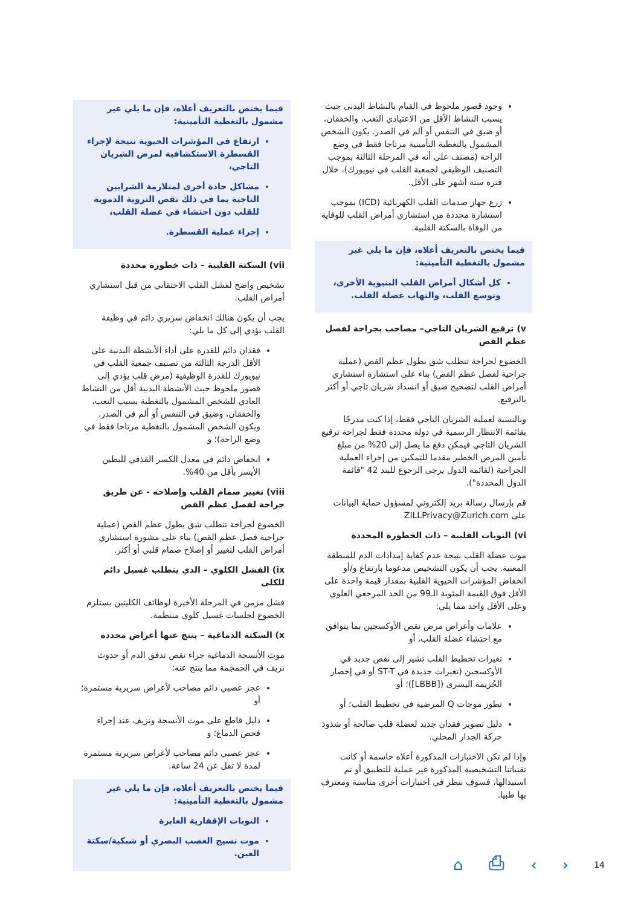وجود قصور ملحوظ في القيام بالنشاط البدني حيث يسبب النشاط الأقل من الاعتيادي التعب، والخفقان، أو ضيق في التنفس أو ألم في الصدر. يكون الشخص المشمول بالتغطية التأمينية مرتاحا فقط في وضع الراحة (مصنف على أنه في المرحلة الثالثة بموجب التصنيف الوظيفي لجمعية القلب في نيويورك)، خلال فترة ستة أشهر على الأقل.
زرع جهاز صدمات القلب الكهربائية (ICD) بموجب استشارة محددة من استشاري أمراض القلب للوقاية من الوفاة بالسكتة القلبية.
فيما يختص بالتعريف أعلاه، فإن ما يلي غير مشمول بالتغطية التأمينية:
كل أشكال أمراض القلب البنيوية الأخرى، وتوسع القلب، والتهاب عضلة القلب.
v) ترقيع الشريان التاجي– مصاحب بجراحة لفصل عظم القص
الخضوع لجراحة تتطلب شق بطول عظم القص (عملية جراحية لفصل عظم القص) بناء على استشارة استشاري أمراض القلب لتصحيح ضيق أو انسداد شريان تاجي أو أكثر بالترقيع.
وبالنسبة لعملية الشريان التاجي فقط، إذا كنت مدرجًا بقائمة الانتظار الرسمية في دولة محددة فقط لجراحة ترقيع الشريان التاجي فيمكن دفع ما يصل إلى 20% من مبلغ تأمين المرض الخطير مقدما للتمكين من إجراء العملية الجراحية (لقائمة الدول يرجى الرجوع للبند 42 "قائمة الدول المحددة").
قم بإرسال رسالة بريد إلكتروني لمسؤول حماية البيانات على ZILLPrivacy@Zurich.com
vi) النوبات القلبية – ذات الخطورة المحددة
موت عضلة القلب نتيجة عدم كفاية إمدادات الدم للمنطقة المعنية. يجب أن يكون التشخيص مدعوما بارتفاع و/أو انخفاض المؤشرات الحيوية القلبية بمقدار قيمة واحدة على الأقل فوق القيمة المئوية الـ99 من الحد المرجعي العلوي وعلى الأقل واحد مما يلي:
علامات وأعراض مرض نقص الأوكسجين بما يتوافق مع احتشاء عضلة القلب، أو
تغيرات تخطيط القلب تشير إلى نقص جديد في الأوكسجين (تغيرات جديدة في ST-T أو في إحصار الحُزيمة اليسرى ([LBBB])؛ أو
تطور موجات Q المرضية في تخطيط القلب؛ أو
دليل تصوير فقدان جديد لعضلة قلب صالحة أو شذوذ حركة الجدار المحلي.
وإذا لم تكن الاختبارات المذكورة أعلاه حاسمة أو كانت تقنياتنا التشخيصية المذكورة غير عملية للتطبيق أو تم استبدالها، فسوف ننظر في اختبارات أخرى مناسبة ومعترف بها طبيا.
فيما يختص بالتعريف أعلاه، فإن ما يلي غير مشمول بالتغطية التأمينية:
ارتفاع في المؤشرات الحيوية نتيجة لإجراء القسطرة الاستكشافية لمرض الشريان التاجي،
مشاكل حادة أخرى لمتلازمة الشرايين التاجية بما في ذلك نقص التروية الدموية للقلب دون احتشاء في عضلة القلب،
إجراء عملية القسطرة.
vii) السكتة القلبية – ذات خطورة محددة
تشخيص واضح لفشل القلب الاحتقاني من قبل استشاري أمراض القلب.
يجب أن يكون هنالك انخفاض سريري دائم في وظيفة القلب يؤدي إلى كل ما يلي:
فقدان دائم للقدرة على أداء الأنشطة البدنية على الأقل الدرجة الثالثة من تصنيف جمعية القلب في نيويورك للقدرة الوظيفية (مرض قلب يؤدي إلى قصور ملحوظ حيث الأنشطة البدنية أقل من النشاط العادي للشخص المشمول بالتغطية بسبب التعب، والخفقان، وضيق في التنفس أو ألم في الصدر. ويكون الشخص المشمول بالتغطية مرتاحا فقط في وضع الراحة)؛ و
انخفاض دائم في معدل الكسر القذفي للبطين الأيسر بأقل من 40%.
viii) تغيير صمام القلب وإصلاحه - عن طريق جراحة لفصل عظم القص
الخضوع لجراحة تتطلب شق بطول عظم القص (عملية جراحية فصل عظم القص) بناء على مشورة استشاري أمراض القلب لتغيير أو إصلاح صمام قلبي أو أكثر.
ix) الفشل الكلوي – الذي يتطلب غسيل دائم للكلى
فشل مزمن في المرحلة الأخيرة لوظائف الكليتين يستلزم الخضوع لجلسات غسيل كلوي منتظمة.
x) السكتة الدماغية – ينتج عنها أعراض محددة
موت الأنسجة الدماغية جراء نقص تدفق الدم أو حدوث نزيف في الجمجمة مما ينتج عنه:
عجز عصبي دائم مصاحب لأعراض سريرية مستمرة؛ أو
دليل قاطع على موت الأنسجة ونزيف عند إجراء فحص الدماغ؛ و
عجز عصبي دائم مصاحب لأعراض سريرية مستمرة لمدة لا تقل عن 24 ساعة.
فيما يختص بالتعريف أعلاه، فإن ما يلي غير مشمول بالتغطية التأمينية:
النوبات الإقفارية العابرة
موت نسيج العصب البصري أو شبكية/سكتة العين.
⌂ ⎙ ‹ › 14